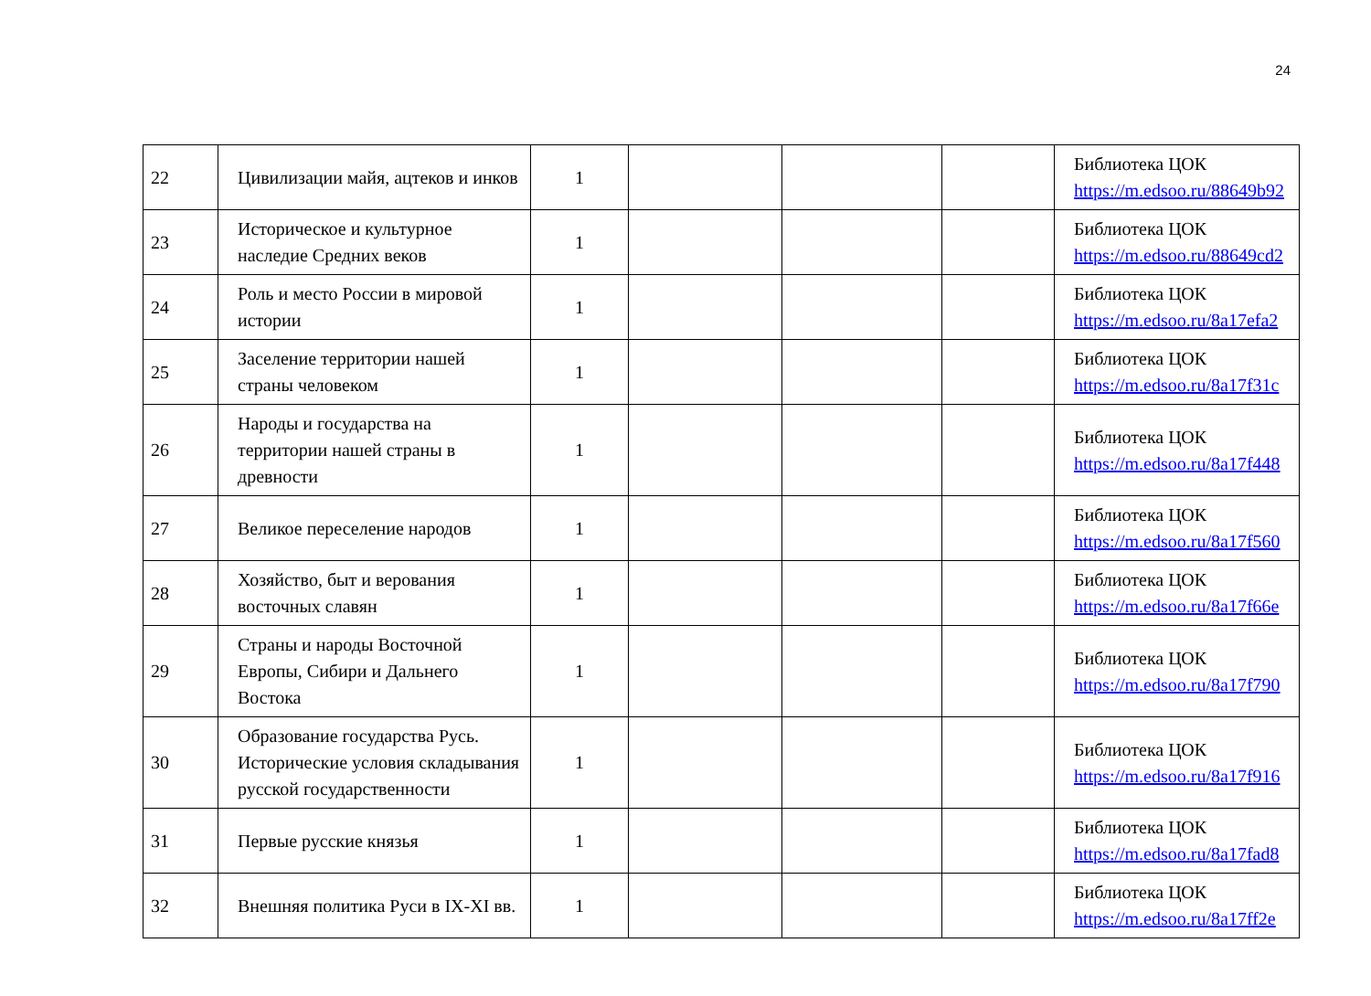24
| 22 | Цивилизации майя, ацтеков и инков | 1 | | | | Библиотека ЦОК https://m.edsoo.ru/88649b92 |
| 23 | Историческое и культурное наследие Средних веков | 1 | | | | Библиотека ЦОК https://m.edsoo.ru/88649cd2 |
| 24 | Роль и место России в мировой истории | 1 | | | | Библиотека ЦОК https://m.edsoo.ru/8a17efa2 |
| 25 | Заселение территории нашей страны человеком | 1 | | | | Библиотека ЦОК https://m.edsoo.ru/8a17f31c |
| 26 | Народы и государства на территории нашей страны в древности | 1 | | | | Библиотека ЦОК https://m.edsoo.ru/8a17f448 |
| 27 | Великое переселение народов | 1 | | | | Библиотека ЦОК https://m.edsoo.ru/8a17f560 |
| 28 | Хозяйство, быт и верования восточных славян | 1 | | | | Библиотека ЦОК https://m.edsoo.ru/8a17f66e |
| 29 | Страны и народы Восточной Европы, Сибири и Дальнего Востока | 1 | | | | Библиотека ЦОК https://m.edsoo.ru/8a17f790 |
| 30 | Образование государства Русь. Исторические условия складывания русской государственности | 1 | | | | Библиотека ЦОК https://m.edsoo.ru/8a17f916 |
| 31 | Первые русские князья | 1 | | | | Библиотека ЦОК https://m.edsoo.ru/8a17fad8 |
| 32 | Внешняя политика Руси в IX-XI вв. | 1 | | | | Библиотека ЦОК https://m.edsoo.ru/8a17ff2e |